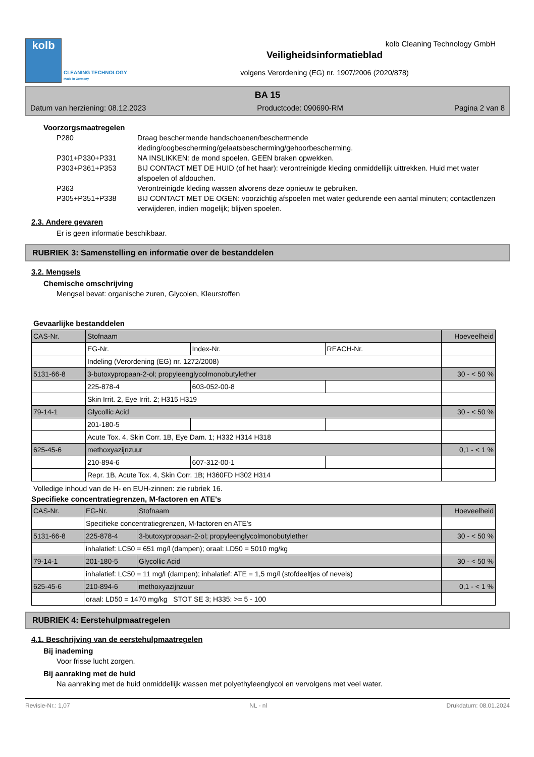kolb
CLEANING TECHNOLOGY
Made in Germany
Veiligheidsinformatieblad
volgens Verordening (EG) nr. 1907/2006 (2020/878)
kolb Cleaning Technology GmbH
BA 15
Datum van herziening: 08.12.2023 Productcode: 090690-RM Pagina 2 van 8
Voorzorgsmaatregelen
P280 Draag beschermende handschoenen/beschermende kleding/oogbescherming/gelaatsbescherming/gehoorbescherming.
P301+P330+P331 NA INSLIKKEN: de mond spoelen. GEEN braken opwekken.
P303+P361+P353 BIJ CONTACT MET DE HUID (of het haar): verontreinigde kleding onmiddellijk uittrekken. Huid met water afspoelen of afdouchen.
P363 Verontreinigde kleding wassen alvorens deze opnieuw te gebruiken.
P305+P351+P338 BIJ CONTACT MET DE OGEN: voorzichtig afspoelen met water gedurende een aantal minuten; contactlenzen verwijderen, indien mogelijk; blijven spoelen.
2.3. Andere gevaren
Er is geen informatie beschikbaar.
RUBRIEK 3: Samenstelling en informatie over de bestanddelen
3.2. Mengsels
Chemische omschrijving
Mengsel bevat: organische zuren, Glycolen, Kleurstoffen
Gevaarlijke bestanddelen
| CAS-Nr. | Stofnaam | | | Hoeveelheid |
| | EG-Nr. | Index-Nr. | REACH-Nr. | |
| | Indeling (Verordening (EG) nr. 1272/2008) | | | |
| 5131-66-8 | 3-butoxypropaan-2-ol; propyleenglycolmonobutylether | | | 30 - < 50 % |
| | 225-878-4 | 603-052-00-8 | | |
| | Skin Irrit. 2, Eye Irrit. 2; H315 H319 | | | |
| 79-14-1 | Glycollic Acid | | | 30 - < 50 % |
| | 201-180-5 | | | |
| | Acute Tox. 4, Skin Corr. 1B, Eye Dam. 1; H332 H314 H318 | | | |
| 625-45-6 | methoxyazijnzuur | | | 0,1 - < 1 % |
| | 210-894-6 | 607-312-00-1 | | |
| | Repr. 1B, Acute Tox. 4, Skin Corr. 1B; H360FD H302 H314 | | | |
Volledige inhoud van de H- en EUH-zinnen: zie rubriek 16.
Specifieke concentratiegrenzen, M-factoren en ATE's
| CAS-Nr. | EG-Nr. | Stofnaam | Hoeveelheid |
| | Specifieke concentratiegrenzen, M-factoren en ATE's | | |
| 5131-66-8 | 225-878-4 | 3-butoxypropaan-2-ol; propyleenglycolmonobutylether | 30 - < 50 % |
| | inhalatief: LC50 = 651 mg/l (dampen); oraal: LD50 = 5010 mg/kg | | |
| 79-14-1 | 201-180-5 | Glycollic Acid | 30 - < 50 % |
| | inhalatief: LC50 = 11 mg/l (dampen); inhalatief: ATE = 1,5 mg/l (stofdeeltjes of nevels) | | |
| 625-45-6 | 210-894-6 | methoxyazijnzuur | 0,1 - < 1 % |
| | oraal: LD50 = 1470 mg/kg STOT SE 3; H335: >= 5 - 100 | | |
RUBRIEK 4: Eerstehulpmaatregelen
4.1. Beschrijving van de eerstehulpmaatregelen
Bij inademing
Voor frisse lucht zorgen.
Bij aanraking met de huid
Na aanraking met de huid onmiddellijk wassen met polyethyleenglycol en vervolgens met veel water.
Revisie-Nr.: 1,07 NL - nl Drukdatum: 08.01.2024